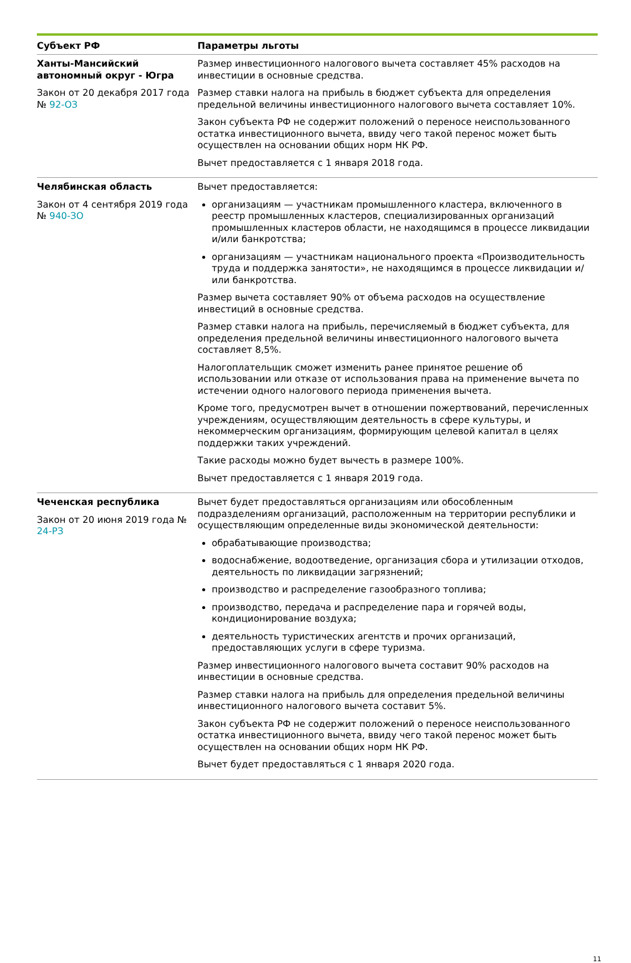| Субъект РФ | Параметры льготы |
| --- | --- |
| Ханты-Мансийский автономный округ - Югра Закон от 20 декабря 2017 года № 92-ОЗ | Размер инвестиционного налогового вычета составляет 45% расходов на инвестиции в основные средства. Размер ставки налога на прибыль в бюджет субъекта для определения предельной величины инвестиционного налогового вычета составляет 10%. Закон субъекта РФ не содержит положений о переносе неиспользованного остатка инвестиционного вычета, ввиду чего такой перенос может быть осуществлен на основании общих норм НК РФ. Вычет предоставляется с 1 января 2018 года. |
| Челябинская область Закон от 4 сентября 2019 года № 940-ЗО | Вычет предоставляется: организациям — участникам промышленного кластера, включенного в реестр промышленных кластеров, специализированных организаций промышленных кластеров области, не находящимся в процессе ликвидации и/или банкротства; организациям — участникам национального проекта «Производительность труда и поддержка занятости», не находящимся в процессе ликвидации и/или банкротства. Размер вычета составляет 90% от объема расходов на осуществление инвестиций в основные средства. Размер ставки налога на прибыль, перечисляемый в бюджет субъекта, для определения предельной величины инвестиционного налогового вычета составляет 8,5%. Налогоплательщик сможет изменить ранее принятое решение об использовании или отказе от использования права на применение вычета по истечении одного налогового периода применения вычета. Кроме того, предусмотрен вычет в отношении пожертвований, перечисленных учреждениям, осуществляющим деятельность в сфере культуры, и некоммерческим организациям, формирующим целевой капитал в целях поддержки таких учреждений. Такие расходы можно будет вычесть в размере 100%. Вычет предоставляется с 1 января 2019 года. |
| Чеченская республика Закон от 20 июня 2019 года № 24-РЗ | Вычет будет предоставляться организациям или обособленным подразделениям организаций, расположенным на территории республики и осуществляющим определенные виды экономической деятельности: обрабатывающие производства; водоснабжение, водоотведение, организация сбора и утилизации отходов, деятельность по ликвидации загрязнений; производство и распределение газообразного топлива; производство, передача и распределение пара и горячей воды, кондиционирование воздуха; деятельность туристических агентств и прочих организаций, предоставляющих услуги в сфере туризма. Размер инвестиционного налогового вычета составит 90% расходов на инвестиции в основные средства. Размер ставки налога на прибыль для определения предельной величины инвестиционного налогового вычета составит 5%. Закон субъекта РФ не содержит положений о переносе неиспользованного остатка инвестиционного вычета, ввиду чего такой перенос может быть осуществлен на основании общих норм НК РФ. Вычет будет предоставляться с 1 января 2020 года. |
11